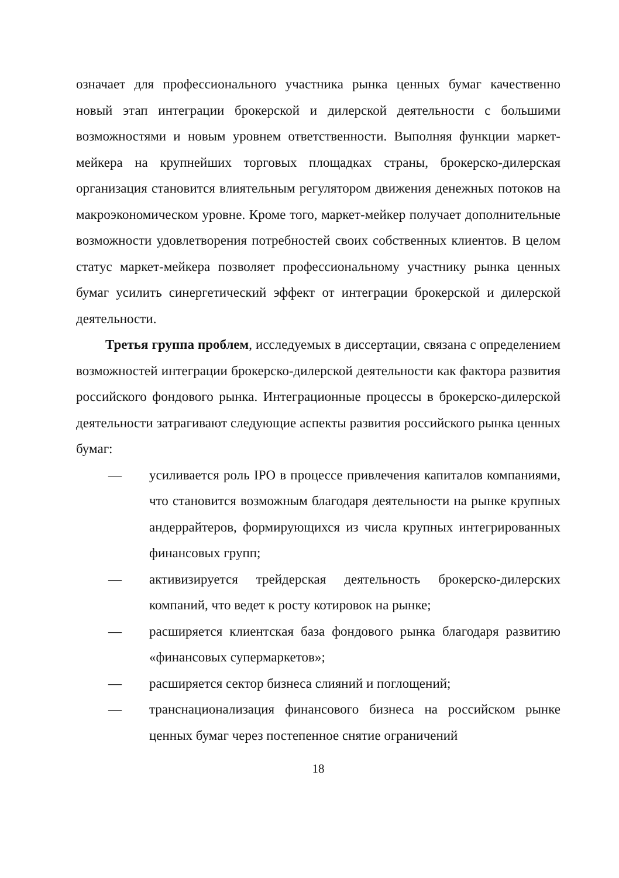означает для профессионального участника рынка ценных бумаг качественно новый этап интеграции брокерской и дилерской деятельности с большими возможностями и новым уровнем ответственности. Выполняя функции маркет-мейкера на крупнейших торговых площадках страны, брокерско-дилерская организация становится влиятельным регулятором движения денежных потоков на макроэкономическом уровне. Кроме того, маркет-мейкер получает дополнительные возможности удовлетворения потребностей своих собственных клиентов. В целом статус маркет-мейкера позволяет профессиональному участнику рынка ценных бумаг усилить синергетический эффект от интеграции брокерской и дилерской деятельности.
Третья группа проблем, исследуемых в диссертации, связана с определением возможностей интеграции брокерско-дилерской деятельности как фактора развития российского фондового рынка. Интеграционные процессы в брокерско-дилерской деятельности затрагивают следующие аспекты развития российского рынка ценных бумаг:
— усиливается роль IPO в процессе привлечения капиталов компаниями, что становится возможным благодаря деятельности на рынке крупных андеррайтеров, формирующихся из числа крупных интегрированных финансовых групп;
— активизируется трейдерская деятельность брокерско-дилерских компаний, что ведет к росту котировок на рынке;
— расширяется клиентская база фондового рынка благодаря развитию «финансовых супермаркетов»;
— расширяется сектор бизнеса слияний и поглощений;
— транснационализация финансового бизнеса на российском рынке ценных бумаг через постепенное снятие ограничений
18